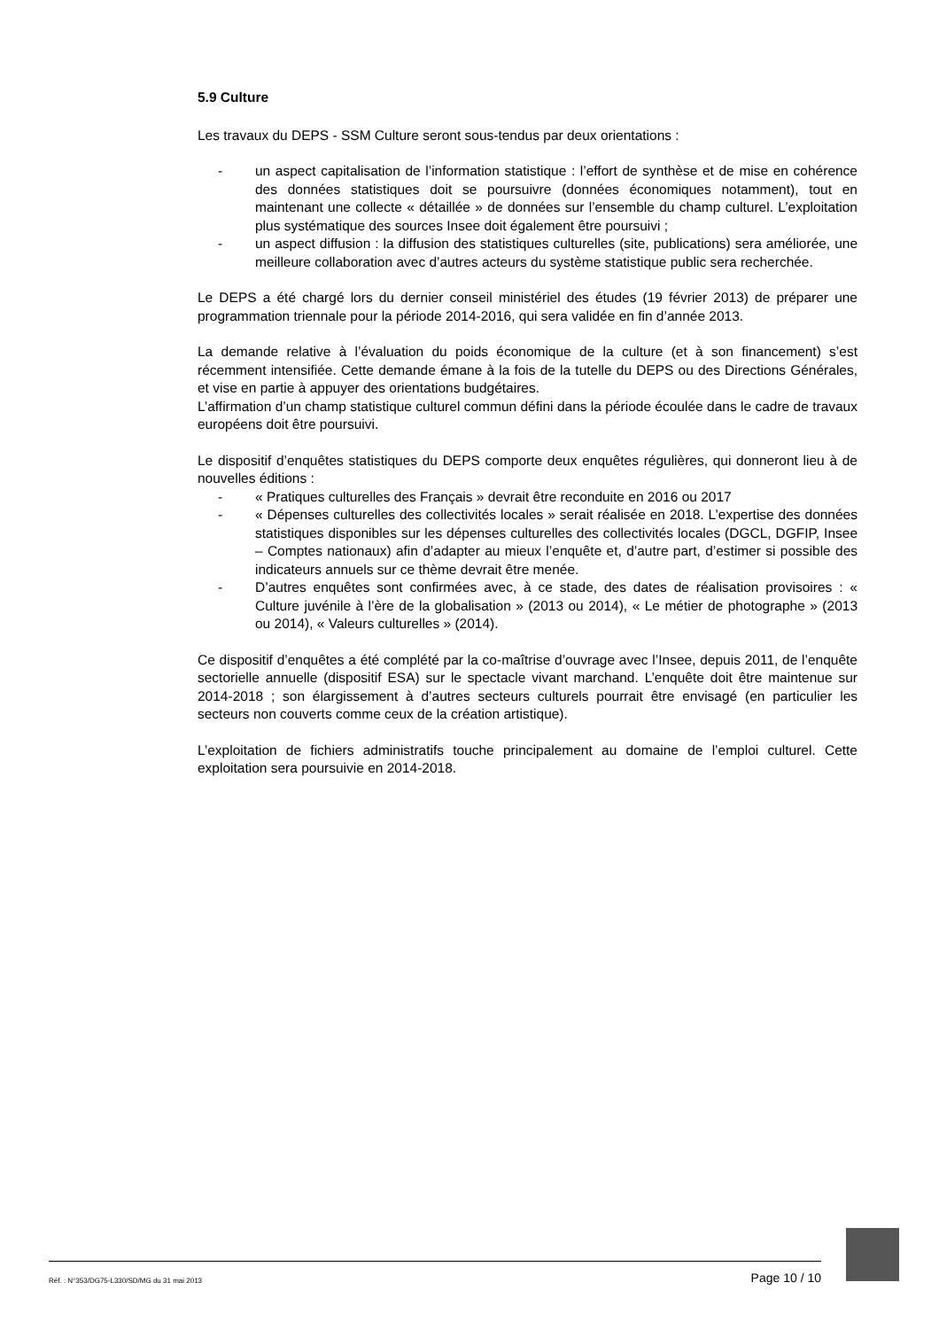5.9 Culture
Les travaux du DEPS - SSM Culture seront sous-tendus par deux orientations :
- un aspect capitalisation de l’information statistique : l’effort de synthèse et de mise en cohérence des données statistiques doit se poursuivre (données économiques notamment), tout en maintenant une collecte « détaillée » de données sur l’ensemble du champ culturel. L’exploitation plus systématique des sources Insee doit également être poursuivi ;
- un aspect diffusion : la diffusion des statistiques culturelles (site, publications) sera améliorée, une meilleure collaboration avec d’autres acteurs du système statistique public sera recherchée.
Le DEPS a été chargé lors du dernier conseil ministériel des études (19 février 2013) de préparer une programmation triennale pour la période 2014-2016, qui sera validée en fin d’année 2013.
La demande relative à l’évaluation du poids économique de la culture (et à son financement) s’est récemment intensifiée. Cette demande émane à la fois de la tutelle du DEPS ou des Directions Générales, et vise en partie à appuyer des orientations budgétaires.
L’affirmation d’un champ statistique culturel commun défini dans la période écoulée dans le cadre de travaux européens doit être poursuivi.
Le dispositif d’enquêtes statistiques du DEPS comporte deux enquêtes régulières, qui donneront lieu à de nouvelles éditions :
- « Pratiques culturelles des Français » devrait être reconduite en 2016 ou 2017
- « Dépenses culturelles des collectivités locales » serait réalisée en 2018. L’expertise des données statistiques disponibles sur les dépenses culturelles des collectivités locales (DGCL, DGFIP, Insee – Comptes nationaux) afin d’adapter au mieux l’enquête et, d’autre part, d’estimer si possible des indicateurs annuels sur ce thème devrait être menée.
- D’autres enquêtes sont confirmées avec, à ce stade, des dates de réalisation provisoires : « Culture juvénile à l’ère de la globalisation » (2013 ou 2014), « Le métier de photographe » (2013 ou 2014), « Valeurs culturelles » (2014).
Ce dispositif d’enquêtes a été complété par la co-maîtrise d’ouvrage avec l’Insee, depuis 2011, de l’enquête sectorielle annuelle (dispositif ESA) sur le spectacle vivant marchand. L’enquête doit être maintenue sur 2014-2018 ; son élargissement à d’autres secteurs culturels pourrait être envisagé (en particulier les secteurs non couverts comme ceux de la création artistique).
L’exploitation de fichiers administratifs touche principalement au domaine de l’emploi culturel. Cette exploitation sera poursuivie en 2014-2018.
Réf. : N°353/DG75-L330/SD/MG du 31 mai 2013 Page 10 / 10